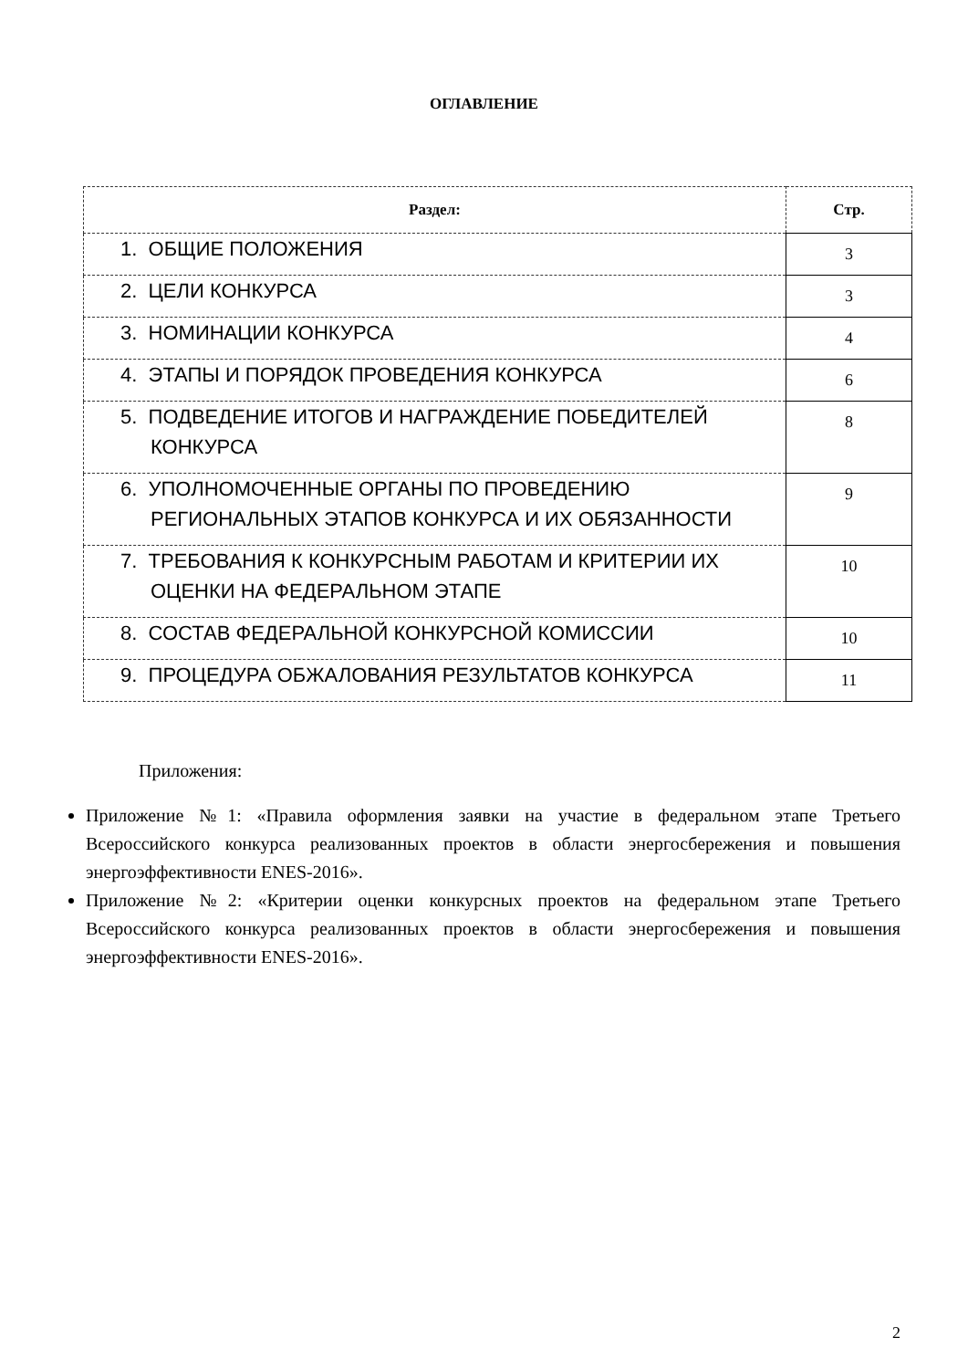ОГЛАВЛЕНИЕ
| Раздел: | Стр. |
| --- | --- |
| 1. ОБЩИЕ ПОЛОЖЕНИЯ | 3 |
| 2. ЦЕЛИ КОНКУРСА | 3 |
| 3. НОМИНАЦИИ КОНКУРСА | 4 |
| 4. ЭТАПЫ И ПОРЯДОК ПРОВЕДЕНИЯ КОНКУРСА | 6 |
| 5. ПОДВЕДЕНИЕ ИТОГОВ И НАГРАЖДЕНИЕ ПОБЕДИТЕЛЕЙ КОНКУРСА | 8 |
| 6. УПОЛНОМОЧЕННЫЕ ОРГАНЫ ПО ПРОВЕДЕНИЮ РЕГИОНАЛЬНЫХ ЭТАПОВ КОНКУРСА И ИХ ОБЯЗАННОСТИ | 9 |
| 7. ТРЕБОВАНИЯ К КОНКУРСНЫМ РАБОТАМ И КРИТЕРИИ ИХ ОЦЕНКИ НА ФЕДЕРАЛЬНОМ ЭТАПЕ | 10 |
| 8. СОСТАВ ФЕДЕРАЛЬНОЙ КОНКУРСНОЙ КОМИССИИ | 10 |
| 9. ПРОЦЕДУРА ОБЖАЛОВАНИЯ РЕЗУЛЬТАТОВ КОНКУРСА | 11 |
Приложения:
Приложение №1: «Правила оформления заявки на участие в федеральном этапе Третьего Всероссийского конкурса реализованных проектов в области энергосбережения и повышения энергоэффективности ENES-2016».
Приложение №2: «Критерии оценки конкурсных проектов на федеральном этапе Третьего Всероссийского конкурса реализованных проектов в области энергосбережения и повышения энергоэффективности ENES-2016».
2